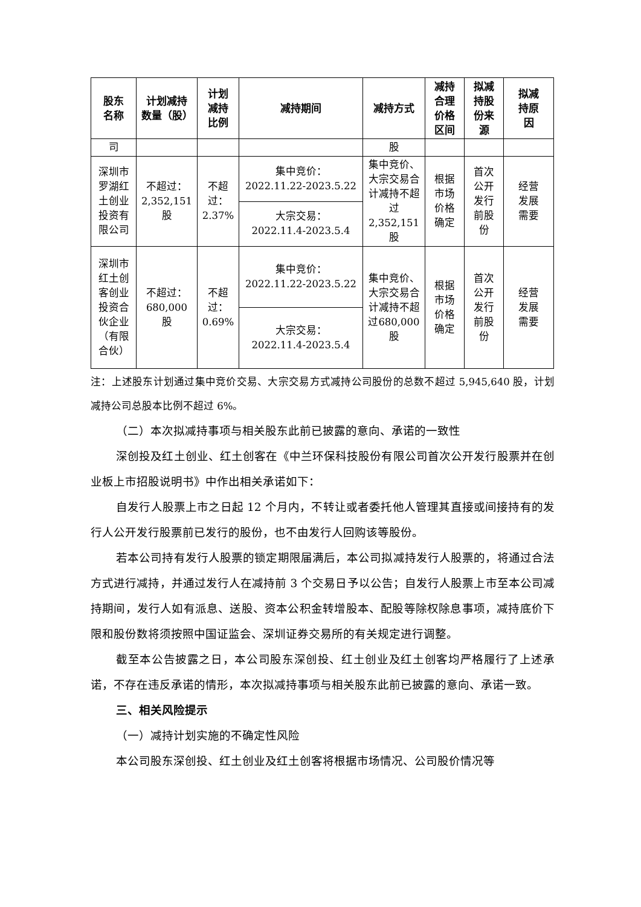| 股东 名称 | 计划减持 数量（股） | 计划 减持 比例 | 减持期间 | 减持方式 | 减持 合理 价格 区间 | 拟减 持股 份来 源 | 拟减 持原 因 |
| --- | --- | --- | --- | --- | --- | --- | --- |
| 司 | | | | 股 | | | |
| 深圳市罗湖红土创业投资有限公司 | 不超过： 2,352,151 股 | 不超 过： 2.37% | 集中竞价： 2022.11.22-2023.5.22 | 集中竞价、大宗交易合计减持不超过2,352,151股 | 根据 市场 价格 确定 | 首次 公开 发行 前股 份 | 经营 发展 需要 |
| | | | 大宗交易： 2022.11.4-2023.5.4 | | | | |
| 深圳市红土创客创业投资合伙企业（有限合伙） | 不超过： 680,000 股 | 不超 过： 0.69% | 集中竞价： 2022.11.22-2023.5.22 | 集中竞价、大宗交易合计减持不超过680,000股 | 根据 市场 价格 确定 | 首次 公开 发行 前股 份 | 经营 发展 需要 |
| | | | 大宗交易： 2022.11.4-2023.5.4 | | | | |
注：上述股东计划通过集中竞价交易、大宗交易方式减持公司股份的总数不超过 5,945,640 股，计划减持公司总股本比例不超过 6%。
（二）本次拟减持事项与相关股东此前已披露的意向、承诺的一致性
深创投及红土创业、红土创客在《中兰环保科技股份有限公司首次公开发行股票并在创业板上市招股说明书》中作出相关承诺如下：
自发行人股票上市之日起 12 个月内，不转让或者委托他人管理其直接或间接持有的发行人公开发行股票前已发行的股份，也不由发行人回购该等股份。
若本公司持有发行人股票的锁定期限届满后，本公司拟减持发行人股票的，将通过合法方式进行减持，并通过发行人在减持前 3 个交易日予以公告；自发行人股票上市至本公司减持期间，发行人如有派息、送股、资本公积金转增股本、配股等除权除息事项，减持底价下限和股份数将须按照中国证监会、深圳证券交易所的有关规定进行调整。
截至本公告披露之日，本公司股东深创投、红土创业及红土创客均严格履行了上述承诺，不存在违反承诺的情形，本次拟减持事项与相关股东此前已披露的意向、承诺一致。
三、相关风险提示
（一）减持计划实施的不确定性风险
本公司股东深创投、红土创业及红土创客将根据市场情况、公司股价情况等